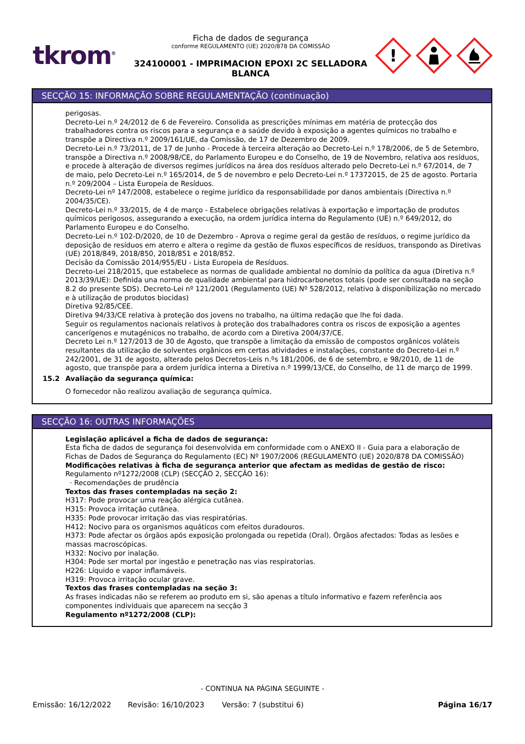tkrom<sup>®</sup>
Ficha de dados de segurança
conforme REGULAMENTO (UE) 2020/878 DA COMISSÃO
324100001 - IMPRIMACION EPOXI 2C SELLADORA BLANCA
!
SECÇÃO 15: INFORMAÇÃO SOBRE REGULAMENTAÇÃO (continuação)
perigosas.
Decreto-Lei n.º 24/2012 de 6 de Fevereiro. Consolida as prescrições mínimas em matéria de protecção dos trabalhadores contra os riscos para a segurança e a saúde devido à exposição a agentes químicos no trabalho e transpõe a Directiva n.º 2009/161/UE, da Comissão, de 17 de Dezembro de 2009.
Decreto-Lei n.º 73/2011, de 17 de Junho - Procede à terceira alteração ao Decreto-Lei n.º 178/2006, de 5 de Setembro, transpõe a Directiva n.º 2008/98/CE, do Parlamento Europeu e do Conselho, de 19 de Novembro, relativa aos resíduos, e procede à alteração de diversos regimes jurídicos na área dos resíduos alterado pelo Decreto-Lei n.º 67/2014, de 7 de maio, pelo Decreto-Lei n.º 165/2014, de 5 de novembro e pelo Decreto-Lei n.º 17372015, de 25 de agosto. Portaria n.º 209/2004 – Lista Europeia de Resíduos.
Decreto-Lei nº 147/2008, estabelece o regime jurídico da responsabilidade por danos ambientais (Directiva n.º 2004/35/CE).
Decreto-Lei n.º 33/2015, de 4 de março - Estabelece obrigações relativas à exportação e importação de produtos químicos perigosos, assegurando a execução, na ordem jurídica interna do Regulamento (UE) n.º 649/2012, do Parlamento Europeu e do Conselho.
Decreto-Lei n.º 102-D/2020, de 10 de Dezembro - Aprova o regime geral da gestão de resíduos, o regime jurídico da deposição de resíduos em aterro e altera o regime da gestão de fluxos específicos de resíduos, transpondo as Diretivas (UE) 2018/849, 2018/850, 2018/851 e 2018/852.
Decisão da Comissão 2014/955/EU - Lista Europeia de Resíduos.
Decreto-Lei 218/2015, que estabelece as normas de qualidade ambiental no domínio da política da agua (Diretiva n.º 2013/39/UE): Definida una norma de qualidade ambiental para hidrocarbonetos totais (pode ser consultada na seção 8.2 do presente SDS). Decreto-Lei nº 121/2001 (Regulamento (UE) Nº 528/2012, relativo à disponibilização no mercado e à utilização de produtos biocidas)
Diretiva 92/85/CEE.
Diretiva 94/33/CE relativa à proteção dos jovens no trabalho, na última redação que lhe foi dada.
Seguir os regulamentos nacionais relativos à proteção dos trabalhadores contra os riscos de exposição a agentes cancerígenos e mutagénicos no trabalho, de acordo com a Diretiva 2004/37/CE.
Decreto Lei n.º 127/2013 de 30 de Agosto, que transpõe a limitação da emissão de compostos orgânicos voláteis resultantes da utilização de solventes orgânicos em certas atividades e instalações, constante do Decreto-Lei n.º 242/2001, de 31 de agosto, alterado pelos Decretos-Leis n.ºs 181/2006, de 6 de setembro, e 98/2010, de 11 de agosto, que transpõe para a ordem jurídica interna a Diretiva n.º 1999/13/CE, do Conselho, de 11 de março de 1999.
15.2 Avaliação da segurança química:
O fornecedor não realizou avaliação de segurança química.
SECÇÃO 16: OUTRAS INFORMAÇÕES
Legislação aplicável a ficha de dados de segurança:
Esta ficha de dados de segurança foi desenvolvida em conformidade com o ANEXO II - Guia para a elaboração de Fichas de Dados de Segurança do Regulamento (EC) Nº 1907/2006 (REGULAMENTO (UE) 2020/878 DA COMISSÃO)
Modificações relativas à ficha de segurança anterior que afectam as medidas de gestão de risco:
Regulamento nº1272/2008 (CLP) (SECÇÃO 2, SECÇÃO 16):
· Recomendações de prudência
Textos das frases contempladas na seção 2:
H317: Pode provocar uma reação alérgica cutânea.
H315: Provoca irritação cutânea.
H335: Pode provocar irritação das vias respiratórias.
H412: Nocivo para os organismos aquáticos com efeitos duradouros.
H373: Pode afectar os órgãos após exposição prolongada ou repetida (Oral). Órgãos afectados: Todas as lesões e massas macroscópicas.
H332: Nocivo por inalação.
H304: Pode ser mortal por ingestão e penetração nas vias respiratorias.
H226: Líquido e vapor inflamáveis.
H319: Provoca irritação ocular grave.
Textos das frases contempladas na seção 3:
As frases indicadas não se referem ao produto em si, são apenas a título informativo e fazem referência aos componentes individuais que aparecem na secção 3
Regulamento nº1272/2008 (CLP):
- CONTINUA NA PÁGINA SEGUINTE -
Emissão: 16/12/2022 Revisão: 16/10/2023 Versão: 7 (substitui 6) Página 16/17